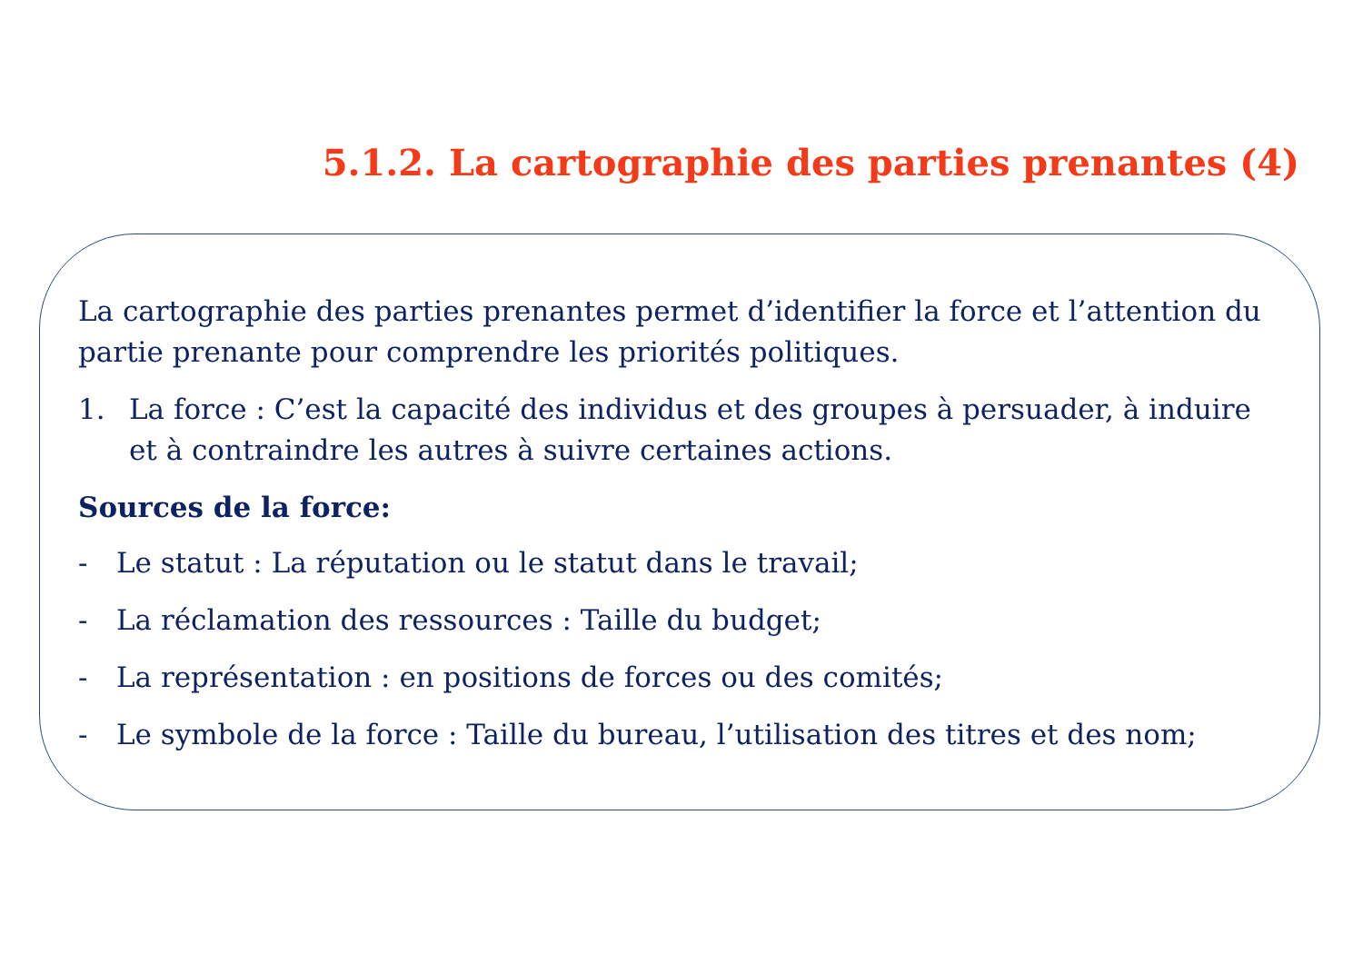5.1.2. La cartographie des parties prenantes (4)
La cartographie des parties prenantes permet d’identifier la force et l’attention du partie prenante pour comprendre les priorités politiques.
1. La force : C’est la capacité des individus et des groupes à persuader, à induire et à contraindre les autres à suivre certaines actions.
Sources de la force:
- Le statut : La réputation ou le statut dans le travail;
- La réclamation des ressources : Taille du budget;
- La représentation : en positions de forces ou des comités;
- Le symbole de la force : Taille du bureau, l’utilisation des titres et des nom;